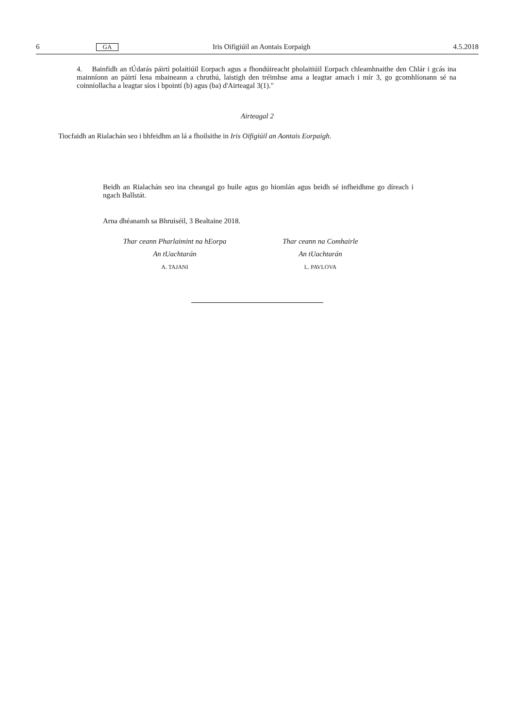6 GA Iris Oifigiúil an Aontais Eorpaigh 4.5.2018
4. Bainfidh an tÚdarás páirtí polaitiúil Eorpach agus a fhondúireacht pholaitiúil Eorpach chleamhnaithe den Chlár i gcás ina mainníonn an páirtí lena mbaineann a chruthú, laistigh den tréimhse ama a leagtar amach i mír 3, go gcomhlíonann sé na coinníollacha a leagtar síos i bpointí (b) agus (ba) d'Airteagal 3(1)."
Airteagal 2
Tiocfaidh an Rialachán seo i bhfeidhm an lá a fhoilsithe in Iris Oifigiúil an Aontais Eorpaigh.
Beidh an Rialachán seo ina cheangal go huile agus go hiomlán agus beidh sé infheidhme go díreach i ngach Ballstát.
Arna dhéanamh sa Bhruiséil, 3 Bealtaine 2018.
Thar ceann Pharlaimint na hEorpa
An tUachtarán
A. TAJANI
Thar ceann na Comhairle
An tUachtarán
L. PAVLOVA